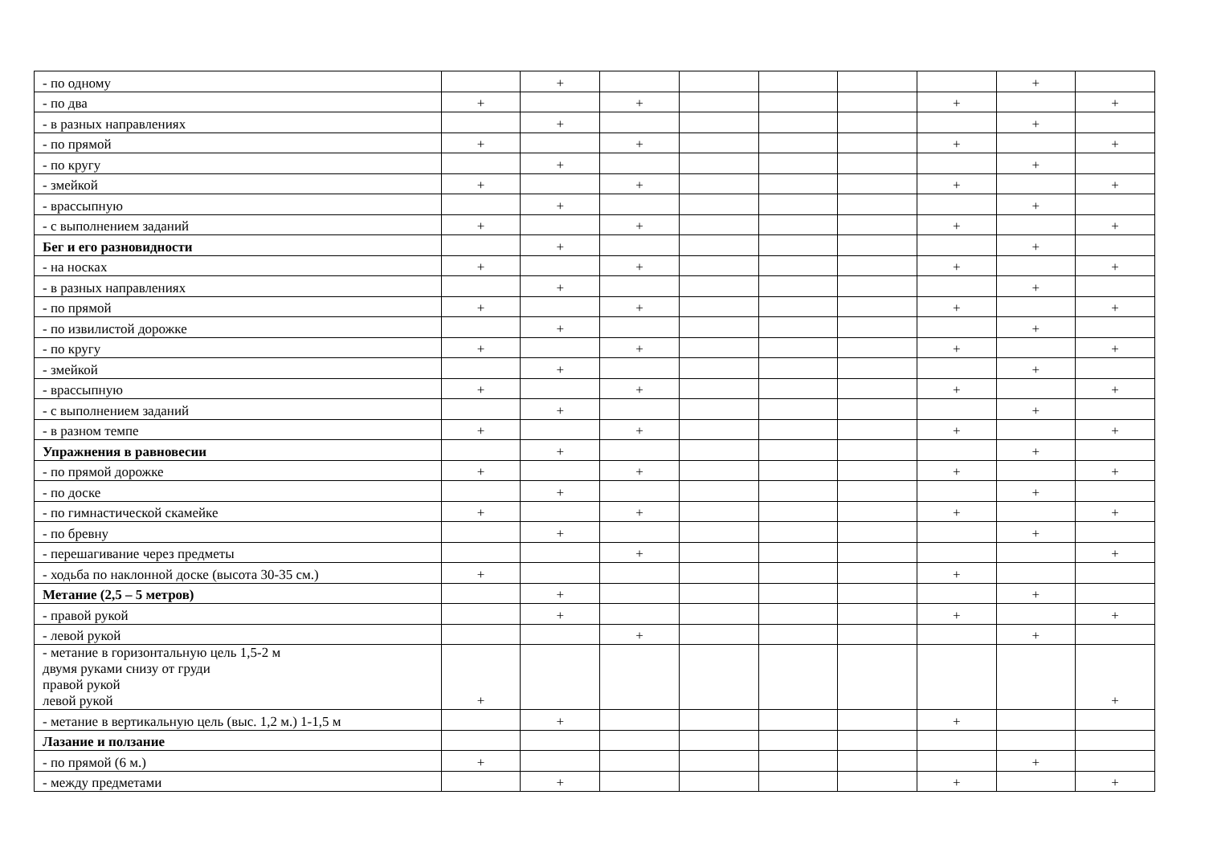| - по одному | | + | | | | | | + | |
| - по два | + | | + | | | | + | | + |
| - в разных направлениях | | + | | | | | | + | |
| - по прямой | + | | + | | | | + | | + |
| - по кругу | | + | | | | | | + | |
| - змейкой | + | | + | | | | + | | + |
| - врассыпную | | + | | | | | | + | |
| - с выполнением заданий | + | | + | | | | + | | + |
| Бег и его разновидности | | + | | | | | | + | |
| - на носках | + | | + | | | | + | | + |
| - в разных направлениях | | + | | | | | | + | |
| - по прямой | + | | + | | | | + | | + |
| - по извилистой дорожке | | + | | | | | | + | |
| - по кругу | + | | + | | | | + | | + |
| - змейкой | | + | | | | | | + | |
| - врассыпную | + | | + | | | | + | | + |
| - с выполнением заданий | | + | | | | | | + | |
| - в разном темпе | + | | + | | | | + | | + |
| Упражнения в равновесии | | + | | | | | | + | |
| - по прямой дорожке | + | | + | | | | + | | + |
| - по доске | | + | | | | | | + | |
| - по гимнастической скамейке | + | | + | | | | + | | + |
| - по бревну | | + | | | | | | + | |
| - перешагивание через предметы | | | + | | | | | | + |
| - ходьба по наклонной доске (высота 30-35 см.) | + | | | | | | + | | |
| Метание (2,5 – 5 метров) | | + | | | | | | + | |
| - правой рукой | | + | | | | | + | | + |
| - левой рукой | | | + | | | | | + | |
| - метание в горизонтальную цель 1,5-2 м двумя руками снизу от груди правой рукой левой рукой | + | | | | | | | | + |
| - метание в вертикальную цель (выс. 1,2 м.) 1-1,5 м | | + | | | | | + | | |
| Лазание и ползание | | | | | | | | | |
| - по прямой (6 м.) | + | | | | | | | + | |
| - между предметами | | + | | | | | + | | + |